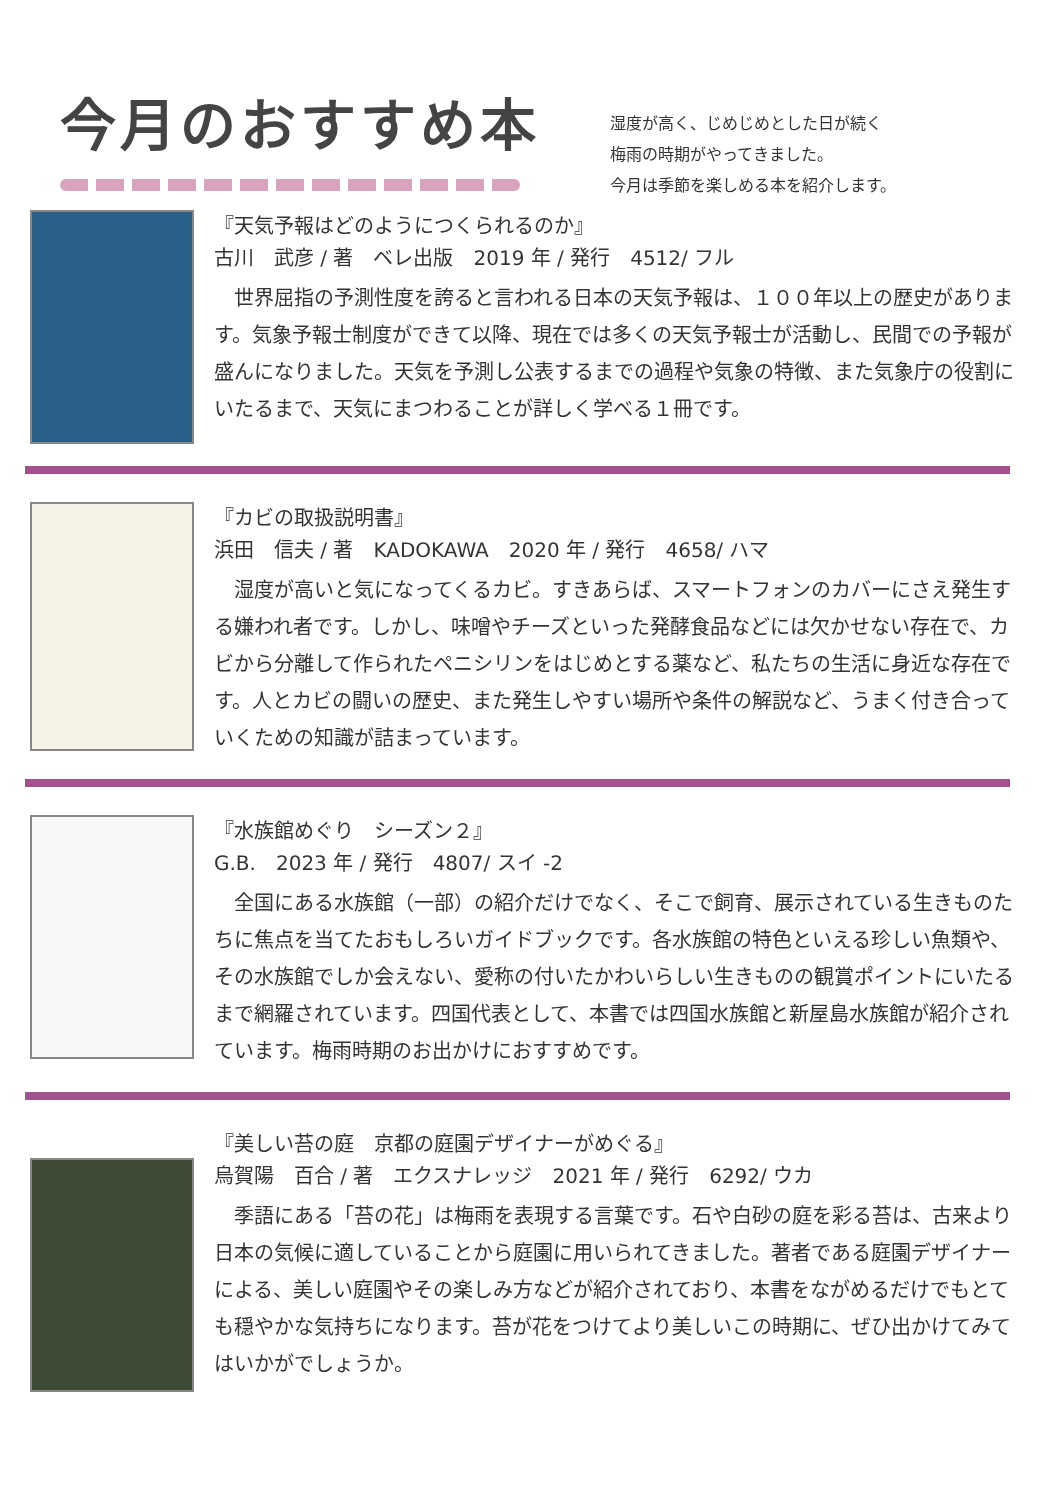今月のおすすめ本
湿度が高く、じめじめとした日が続く
梅雨の時期がやってきました。
今月は季節を楽しめる本を紹介します。
『天気予報はどのようにつくられるのか』
古川　武彦 / 著　ベレ出版　2019 年 / 発行　4512/ フル
　世界屈指の予測性度を誇ると言われる日本の天気予報は、１００年以上の歴史があります。気象予報士制度ができて以降、現在では多くの天気予報士が活動し、民間での予報が盛んになりました。天気を予測し公表するまでの過程や気象の特徴、また気象庁の役割にいたるまで、天気にまつわることが詳しく学べる１冊です。
『カビの取扱説明書』
浜田　信夫 / 著　KADOKAWA　2020 年 / 発行　4658/ ハマ
　湿度が高いと気になってくるカビ。すきあらば、スマートフォンのカバーにさえ発生する嫌われ者です。しかし、味噌やチーズといった発酵食品などには欠かせない存在で、カビから分離して作られたペニシリンをはじめとする薬など、私たちの生活に身近な存在です。人とカビの闘いの歴史、また発生しやすい場所や条件の解説など、うまく付き合っていくための知識が詰まっています。
『水族館めぐり　シーズン２』
G.B.　2023 年 / 発行　4807/ スイ -2
　全国にある水族館（一部）の紹介だけでなく、そこで飼育、展示されている生きものたちに焦点を当てたおもしろいガイドブックです。各水族館の特色といえる珍しい魚類や、その水族館でしか会えない、愛称の付いたかわいらしい生きものの観賞ポイントにいたるまで網羅されています。四国代表として、本書では四国水族館と新屋島水族館が紹介されています。梅雨時期のお出かけにおすすめです。
『美しい苔の庭　京都の庭園デザイナーがめぐる』
烏賀陽　百合 / 著　エクスナレッジ　2021 年 / 発行　6292/ ウカ
　季語にある「苔の花」は梅雨を表現する言葉です。石や白砂の庭を彩る苔は、古来より日本の気候に適していることから庭園に用いられてきました。著者である庭園デザイナーによる、美しい庭園やその楽しみ方などが紹介されており、本書をながめるだけでもとても穏やかな気持ちになります。苔が花をつけてより美しいこの時期に、ぜひ出かけてみてはいかがでしょうか。